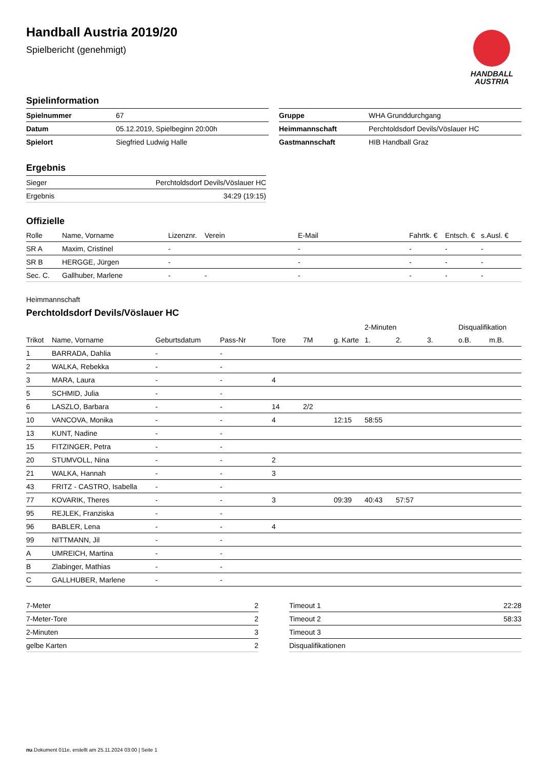Handball Austria 2019/20
Spielbericht (genehmigt)
HANDBALL
AUSTRIA
Spielinformation
| Spielnummer | 67 |
| Datum | 05.12.2019, Spielbeginn 20:00h |
| Spielort | Siegfried Ludwig Halle |
| Gruppe | WHA Grunddurchgang |
| Heimmannschaft | Perchtoldsdorf Devils/Vöslauer HC |
| Gastmannschaft | HIB Handball Graz |
Ergebnis
| Sieger | Perchtoldsdorf Devils/Vöslauer HC |
| Ergebnis | 34:29 (19:15) |
Offizielle
| Rolle | Name, Vorname | Lizenznr. | Verein | E-Mail | Fahrtk. € | Entsch. € | s.Ausl. € |
| --- | --- | --- | --- | --- | --- | --- | --- |
| SR A | Maxim, Cristinel | - | | - | - | - | - |
| SR B | HERGGE, Jürgen | - | | - | - | - | - |
| Sec. C. | Gallhuber, Marlene | - | - | - | - | - | - |
Heimmannschaft
Perchtoldsdorf Devils/Vöslauer HC
| | | | | | | | 2-Minuten | | | Disqualifikation | |
| --- | --- | --- | --- | --- | --- | --- | --- | --- | --- | --- | --- |
| Trikot | Name, Vorname | Geburtsdatum | Pass-Nr | Tore | 7M | g. Karte | 1. | 2. | 3. | o.B. | m.B. |
| 1 | BARRADA, Dahlia | - | - | | | | | | | | |
| 2 | WALKA, Rebekka | - | - | | | | | | | | |
| 3 | MARA, Laura | - | - | 4 | | | | | | | |
| 5 | SCHMID, Julia | - | - | | | | | | | | |
| 6 | LASZLO, Barbara | - | - | 14 | 2/2 | | | | | | |
| 10 | VANCOVA, Monika | - | - | 4 | | 12:15 | 58:55 | | | | |
| 13 | KUNT, Nadine | - | - | | | | | | | | |
| 15 | FITZINGER, Petra | - | - | | | | | | | | |
| 20 | STUMVOLL, Nina | - | - | 2 | | | | | | | |
| 21 | WALKA, Hannah | - | - | 3 | | | | | | | |
| 43 | FRITZ - CASTRO, Isabella | - | - | | | | | | | | |
| 77 | KOVARIK, Theres | - | - | 3 | | 09:39 | 40:43 | 57:57 | | | |
| 95 | REJLEK, Franziska | - | - | | | | | | | | |
| 96 | BABLER, Lena | - | - | 4 | | | | | | | |
| 99 | NITTMANN, Jil | - | - | | | | | | | | |
| A | UMREICH, Martina | - | - | | | | | | | | |
| B | Zlabinger, Mathias | - | - | | | | | | | | |
| C | GALLHUBER, Marlene | - | - | | | | | | | | |
| 7-Meter | 2 |
| 7-Meter-Tore | 2 |
| 2-Minuten | 3 |
| gelbe Karten | 2 |
| Timeout 1 | 22:28 |
| Timeout 2 | 58:33 |
| Timeout 3 | |
| Disqualifikationen | |
nu.Dokument 011e, erstellt am 25.11.2024 03:00 | Seite 1